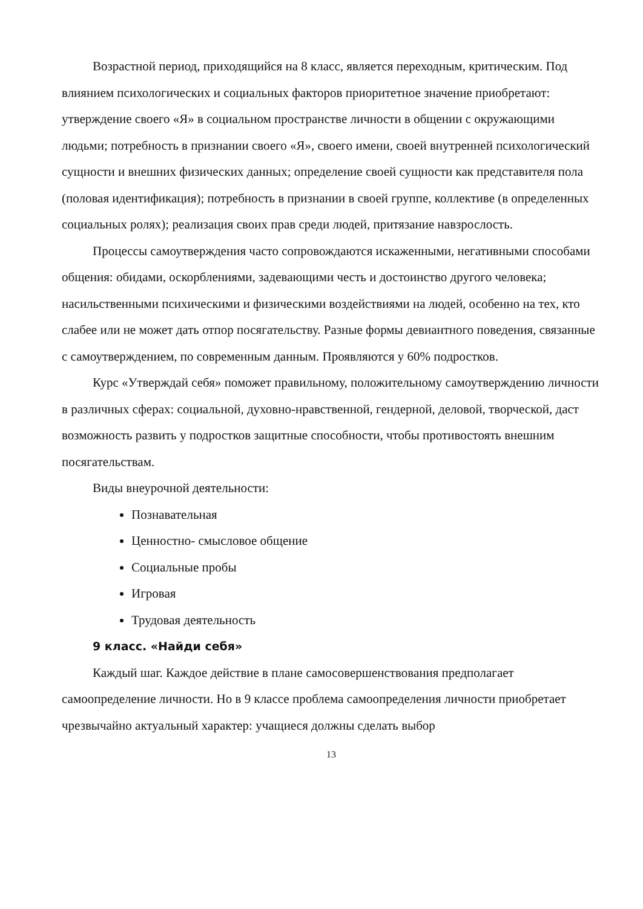Возрастной период, приходящийся на 8 класс, является переходным, критическим. Под влиянием психологических и социальных факторов приоритетное значение приобретают: утверждение своего «Я» в социальном пространстве личности в общении с окружающими людьми; потребность в признании своего «Я», своего имени, своей внутренней психологический сущности и внешних физических данных; определение своей сущности как представителя пола (половая идентификация); потребность в признании в своей группе, коллективе (в определенных социальных ролях); реализация своих прав среди людей, притязание навзрослость.
Процессы самоутверждения часто сопровождаются искаженными, негативными способами общения: обидами, оскорблениями, задевающими честь и достоинство другого человека; насильственными психическими и физическими воздействиями на людей, особенно на тех, кто слабее или не может дать отпор посягательству. Разные формы девиантного поведения, связанные с самоутверждением, по современным данным. Проявляются у 60% подростков.
Курс «Утверждай себя» поможет правильному, положительному самоутверждению личности в различных сферах: социальной, духовно-нравственной, гендерной, деловой, творческой, даст возможность развить у подростков защитные способности, чтобы противостоять внешним посягательствам.
Виды внеурочной деятельности:
Познавательная
Ценностно- смысловое общение
Социальные пробы
Игровая
Трудовая деятельность
9 класс. «Найди себя»
Каждый шаг. Каждое действие в плане самосовершенствования предполагает самоопределение личности. Но в 9 классе проблема самоопределения личности приобретает чрезвычайно актуальный характер: учащиеся должны сделать выбор
13